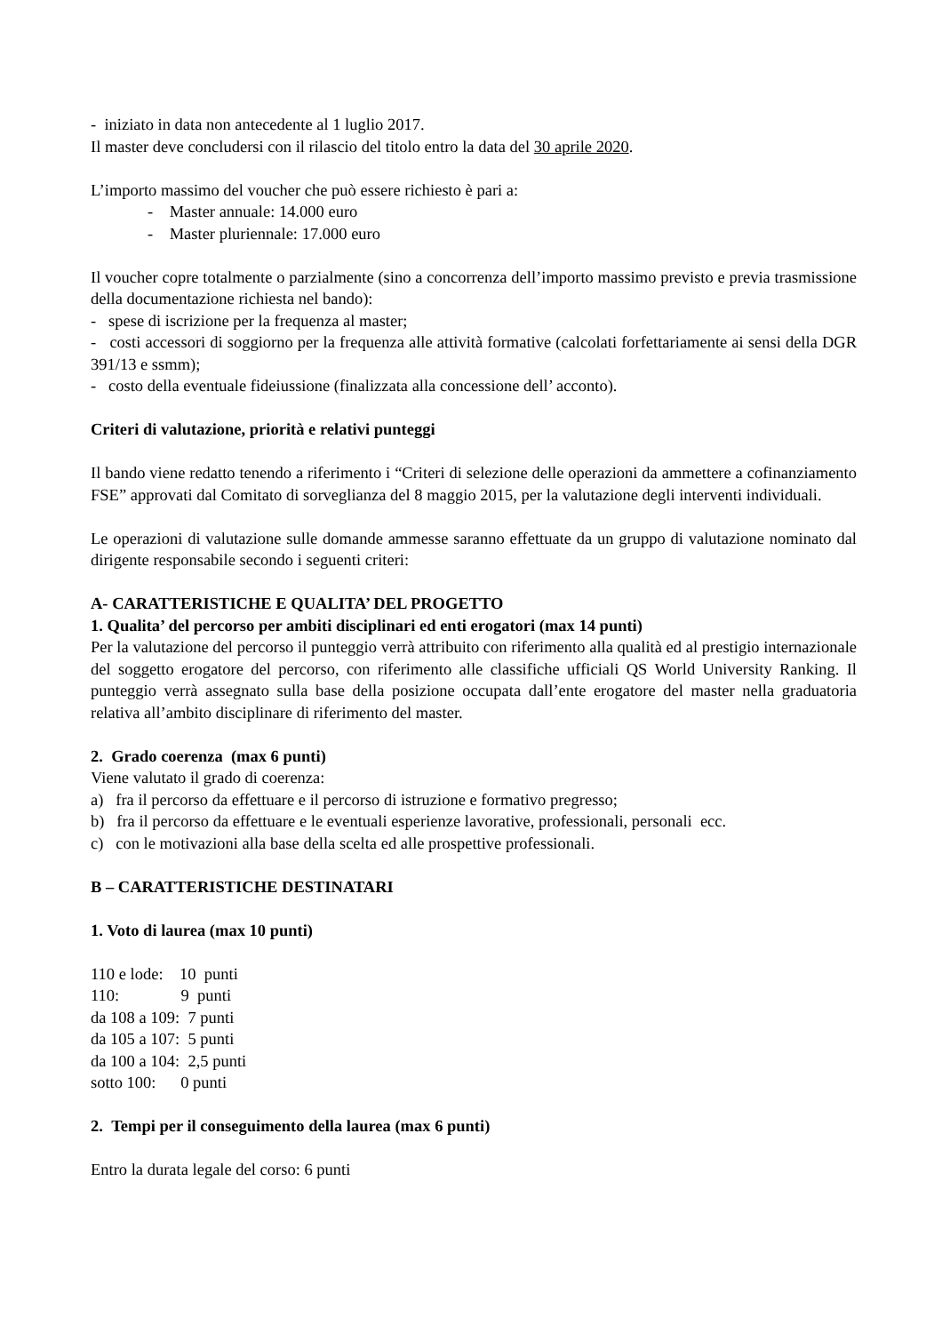- iniziato in data non antecedente al 1 luglio 2017.
Il master deve concludersi con il rilascio del titolo entro la data del 30 aprile 2020.
L’importo massimo del voucher che può essere richiesto è pari a:
- Master annuale: 14.000 euro
- Master pluriennale: 17.000 euro
Il voucher copre totalmente o parzialmente (sino a concorrenza dell’importo massimo previsto e previa trasmissione della documentazione richiesta nel bando):
- spese di iscrizione per la frequenza al master;
- costi accessori di soggiorno per la frequenza alle attività formative (calcolati forfettariamente ai sensi della DGR 391/13 e ssmm);
- costo della eventuale fideiussione (finalizzata alla concessione dell’ acconto).
Criteri di valutazione, priorità e relativi punteggi
Il bando viene redatto tenendo a riferimento i “Criteri di selezione delle operazioni da ammettere a cofinanziamento FSE” approvati dal Comitato di sorveglianza del 8 maggio 2015, per la valutazione degli interventi individuali.
Le operazioni di valutazione sulle domande ammesse saranno effettuate da un gruppo di valutazione nominato dal dirigente responsabile secondo i seguenti criteri:
A- CARATTERISTICHE E QUALITA’ DEL PROGETTO
1. Qualita’ del percorso per ambiti disciplinari ed enti erogatori (max 14 punti)
Per la valutazione del percorso il punteggio verrà attribuito con riferimento alla qualità ed al prestigio internazionale del soggetto erogatore del percorso, con riferimento alle classifiche ufficiali QS World University Ranking. Il punteggio verrà assegnato sulla base della posizione occupata dall’ente erogatore del master nella graduatoria relativa all’ambito disciplinare di riferimento del master.
2. Grado coerenza (max 6 punti)
Viene valutato il grado di coerenza:
a) fra il percorso da effettuare e il percorso di istruzione e formativo pregresso;
b) fra il percorso da effettuare e le eventuali esperienze lavorative, professionali, personali ecc.
c) con le motivazioni alla base della scelta ed alle prospettive professionali.
B – CARATTERISTICHE DESTINATARI
1. Voto di laurea (max 10 punti)
110 e lode: 10 punti
110: 9 punti
da 108 a 109: 7 punti
da 105 a 107: 5 punti
da 100 a 104: 2,5 punti
sotto 100: 0 punti
2. Tempi per il conseguimento della laurea (max 6 punti)
Entro la durata legale del corso: 6 punti